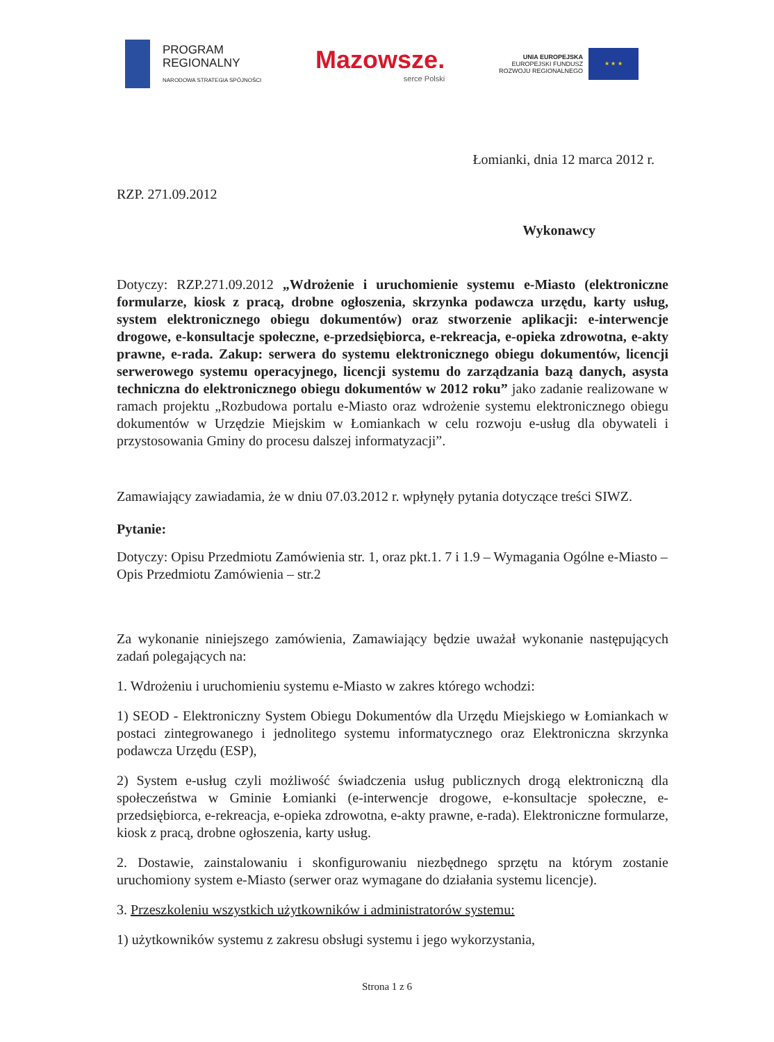PROGRAM
REGIONALNY
NARODOWA STRATEGIA SPÓJNOŚCI
Mazowsze.
serce Polski
UNIA EUROPEJSKA
EUROPEJSKI FUNDUSZ
ROZWOJU REGIONALNEGO
★ ★ ★
Łomianki, dnia 12 marca 2012 r.
RZP. 271.09.2012
Wykonawcy
Dotyczy: RZP.271.09.2012 „Wdrożenie i uruchomienie systemu e-Miasto (elektroniczne formularze, kiosk z pracą, drobne ogłoszenia, skrzynka podawcza urzędu, karty usług, system elektronicznego obiegu dokumentów) oraz stworzenie aplikacji: e-interwencje drogowe, e-konsultacje społeczne, e-przedsiębiorca, e-rekreacja, e-opieka zdrowotna, e-akty prawne, e-rada. Zakup: serwera do systemu elektronicznego obiegu dokumentów, licencji serwerowego systemu operacyjnego, licencji systemu do zarządzania bazą danych, asysta techniczna do elektronicznego obiegu dokumentów w 2012 roku” jako zadanie realizowane w ramach projektu „Rozbudowa portalu e-Miasto oraz wdrożenie systemu elektronicznego obiegu dokumentów w Urzędzie Miejskim w Łomiankach w celu rozwoju e-usług dla obywateli i przystosowania Gminy do procesu dalszej informatyzacji”.
Zamawiający zawiadamia, że w dniu 07.03.2012 r. wpłynęły pytania dotyczące treści SIWZ.
Pytanie:
Dotyczy: Opisu Przedmiotu Zamówienia str. 1, oraz pkt.1. 7 i 1.9 – Wymagania Ogólne e-Miasto – Opis Przedmiotu Zamówienia – str.2
Za wykonanie niniejszego zamówienia, Zamawiający będzie uważał wykonanie następujących zadań polegających na:
1. Wdrożeniu i uruchomieniu systemu e-Miasto w zakres którego wchodzi:
1) SEOD - Elektroniczny System Obiegu Dokumentów dla Urzędu Miejskiego w Łomiankach w postaci zintegrowanego i jednolitego systemu informatycznego oraz Elektroniczna skrzynka podawcza Urzędu (ESP),
2) System e-usług czyli możliwość świadczenia usług publicznych drogą elektroniczną dla społeczeństwa w Gminie Łomianki (e-interwencje drogowe, e-konsultacje społeczne, e-przedsiębiorca, e-rekreacja, e-opieka zdrowotna, e-akty prawne, e-rada). Elektroniczne formularze, kiosk z pracą, drobne ogłoszenia, karty usług.
2. Dostawie, zainstalowaniu i skonfigurowaniu niezbędnego sprzętu na którym zostanie uruchomiony system e-Miasto (serwer oraz wymagane do działania systemu licencje).
3. Przeszkoleniu wszystkich użytkowników i administratorów systemu:
1) użytkowników systemu z zakresu obsługi systemu i jego wykorzystania,
Strona 1 z 6